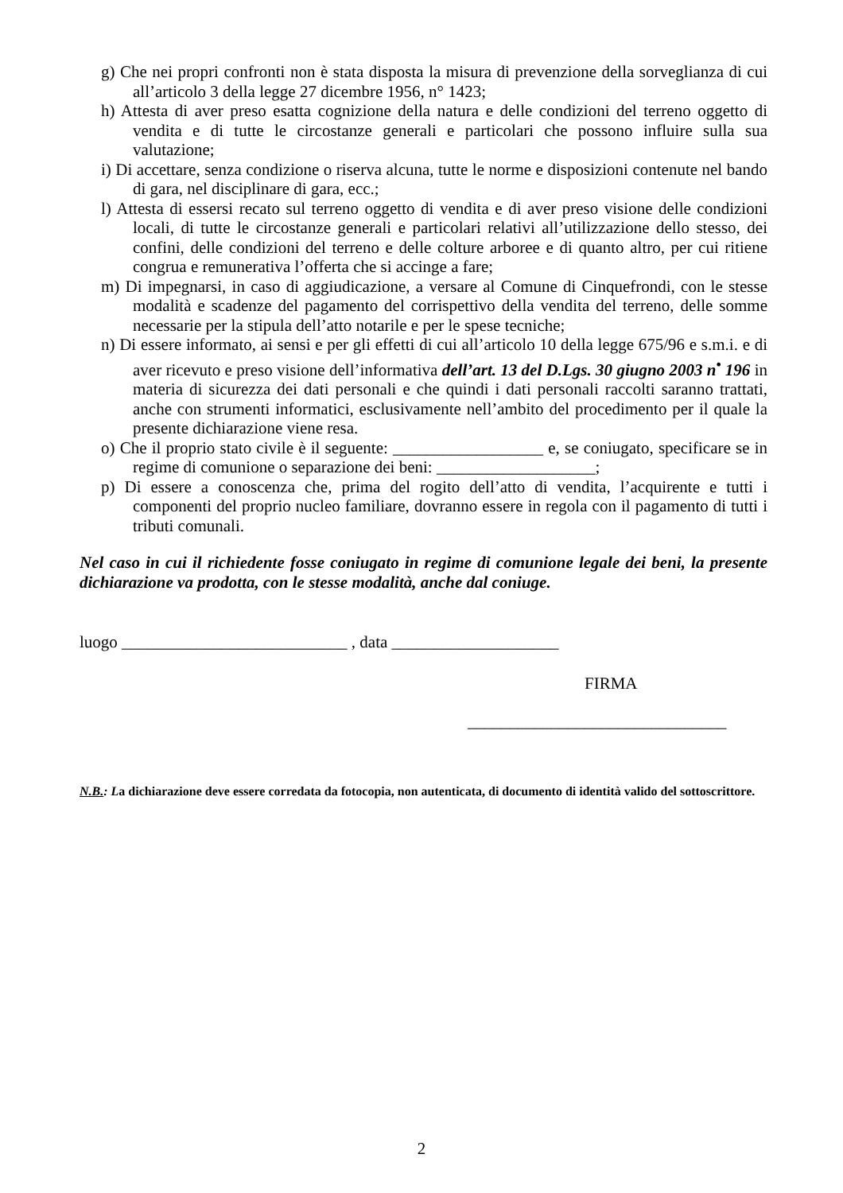g) Che nei propri confronti non è stata disposta la misura di prevenzione della sorveglianza di cui all’articolo 3 della legge 27 dicembre 1956, n° 1423;
h) Attesta di aver preso esatta cognizione della natura e delle condizioni del terreno oggetto di vendita e di tutte le circostanze generali e particolari che possono influire sulla sua valutazione;
i) Di accettare, senza condizione o riserva alcuna, tutte le norme e disposizioni contenute nel bando di gara, nel disciplinare di gara, ecc.;
l) Attesta di essersi recato sul terreno oggetto di vendita e di aver preso visione delle condizioni locali, di tutte le circostanze generali e particolari relativi all’utilizzazione dello stesso, dei confini, delle condizioni del terreno e delle colture arboree e di quanto altro, per cui ritiene congrua e remunerativa l’offerta che si accinge a fare;
m) Di impegnarsi, in caso di aggiudicazione, a versare al Comune di Cinquefrondi, con le stesse modalità e scadenze del pagamento del corrispettivo della vendita del terreno, delle somme necessarie per la stipula dell’atto notarile e per le spese tecniche;
n) Di essere informato, ai sensi e per gli effetti di cui all’articolo 10 della legge 675/96 e s.m.i. e di aver ricevuto e preso visione dell’informativa dell’art. 13 del D.Lgs. 30 giugno 2003 n<sup>•</sup> 196 in materia di sicurezza dei dati personali e che quindi i dati personali raccolti saranno trattati, anche con strumenti informatici, esclusivamente nell’ambito del procedimento per il quale la presente dichiarazione viene resa.
o) Che il proprio stato civile è il seguente: __________________ e, se coniugato, specificare se in regime di comunione o separazione dei beni: ___________________;
p) Di essere a conoscenza che, prima del rogito dell’atto di vendita, l’acquirente e tutti i componenti del proprio nucleo familiare, dovranno essere in regola con il pagamento di tutti i tributi comunali.
Nel caso in cui il richiedente fosse coniugato in regime di comunione legale dei beni, la presente dichiarazione va prodotta, con le stesse modalità, anche dal coniuge.
luogo ___________________________ , data ____________________
FIRMA
_______________________________
N.B.: La dichiarazione deve essere corredata da fotocopia, non autenticata, di documento di identità valido del sottoscrittore.
2